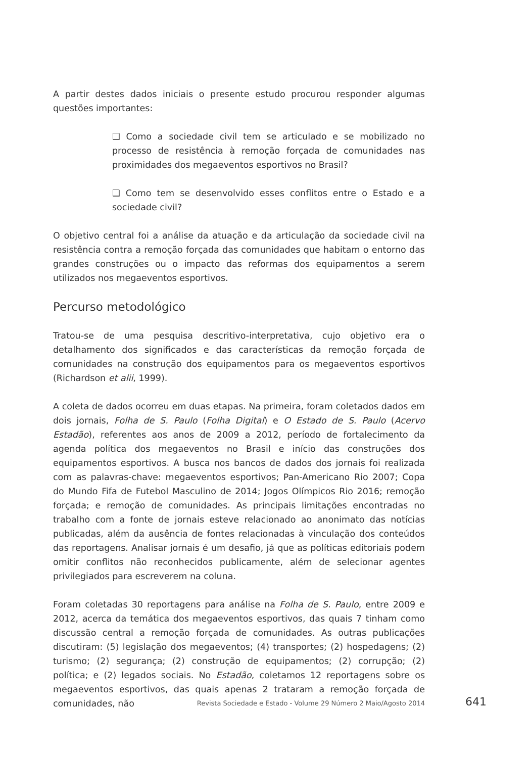A partir destes dados iniciais o presente estudo procurou responder algumas questões importantes:
❑ Como a sociedade civil tem se articulado e se mobilizado no processo de resistência à remoção forçada de comunidades nas proximidades dos megaeventos esportivos no Brasil?
❑ Como tem se desenvolvido esses conflitos entre o Estado e a sociedade civil?
O objetivo central foi a análise da atuação e da articulação da sociedade civil na resistência contra a remoção forçada das comunidades que habitam o entorno das grandes construções ou o impacto das reformas dos equipamentos a serem utilizados nos megaeventos esportivos.
Percurso metodológico
Tratou-se de uma pesquisa descritivo-interpretativa, cujo objetivo era o detalhamento dos significados e das características da remoção forçada de comunidades na construção dos equipamentos para os megaeventos esportivos (Richardson et alii, 1999).
A coleta de dados ocorreu em duas etapas. Na primeira, foram coletados dados em dois jornais, Folha de S. Paulo (Folha Digital) e O Estado de S. Paulo (Acervo Estadão), referentes aos anos de 2009 a 2012, período de fortalecimento da agenda política dos megaeventos no Brasil e início das construções dos equipamentos esportivos. A busca nos bancos de dados dos jornais foi realizada com as palavras-chave: megaeventos esportivos; Pan-Americano Rio 2007; Copa do Mundo Fifa de Futebol Masculino de 2014; Jogos Olímpicos Rio 2016; remoção forçada; e remoção de comunidades. As principais limitações encontradas no trabalho com a fonte de jornais esteve relacionado ao anonimato das notícias publicadas, além da ausência de fontes relacionadas à vinculação dos conteúdos das reportagens. Analisar jornais é um desafio, já que as políticas editoriais podem omitir conflitos não reconhecidos publicamente, além de selecionar agentes privilegiados para escreverem na coluna.
Foram coletadas 30 reportagens para análise na Folha de S. Paulo, entre 2009 e 2012, acerca da temática dos megaeventos esportivos, das quais 7 tinham como discussão central a remoção forçada de comunidades. As outras publicações discutiram: (5) legislação dos megaeventos; (4) transportes; (2) hospedagens; (2) turismo; (2) segurança; (2) construção de equipamentos; (2) corrupção; (2) política; e (2) legados sociais. No Estadão, coletamos 12 reportagens sobre os megaeventos esportivos, das quais apenas 2 trataram a remoção forçada de comunidades, não
Revista Sociedade e Estado - Volume 29 Número 2 Maio/Agosto 2014 641